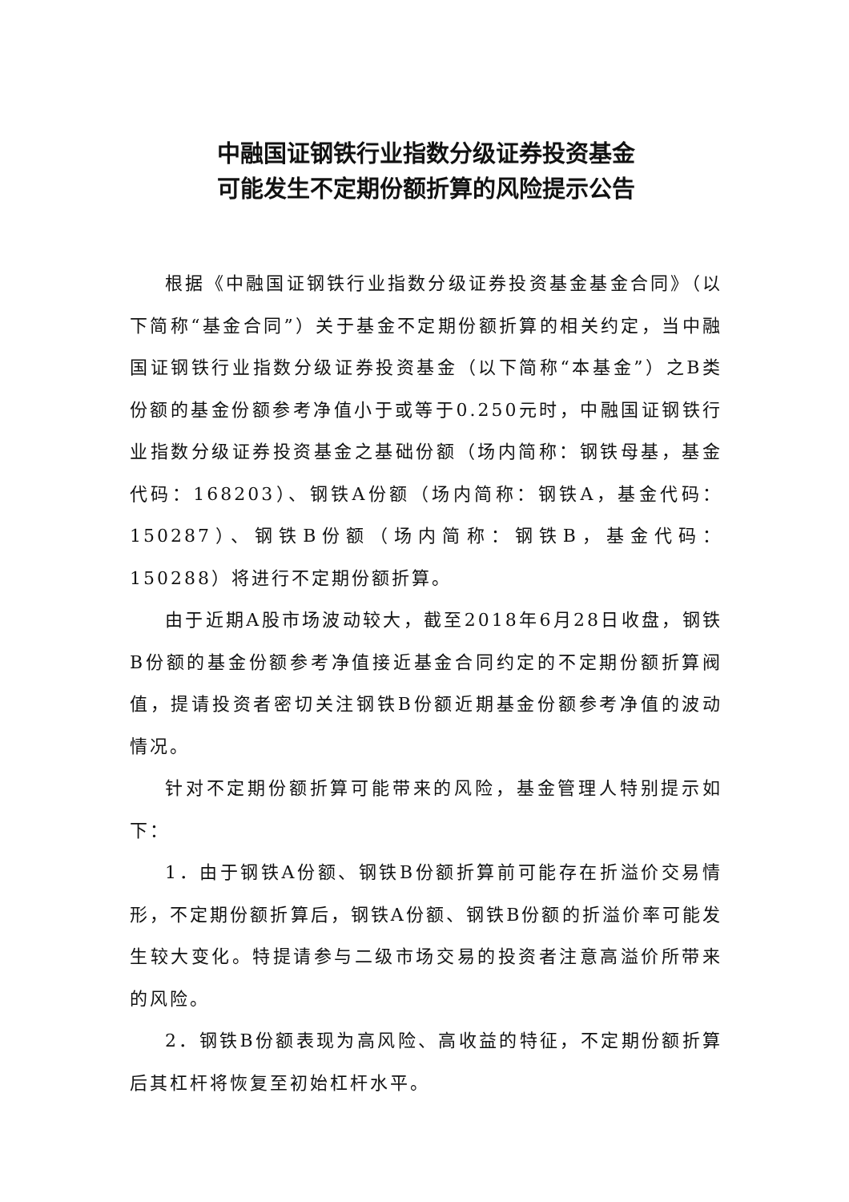中融国证钢铁行业指数分级证券投资基金
可能发生不定期份额折算的风险提示公告
根据《中融国证钢铁行业指数分级证券投资基金基金合同》（以下简称“基金合同”）关于基金不定期份额折算的相关约定，当中融国证钢铁行业指数分级证券投资基金（以下简称“本基金”）之B类份额的基金份额参考净值小于或等于0.250元时，中融国证钢铁行业指数分级证券投资基金之基础份额（场内简称：钢铁母基，基金代码：168203）、钢铁A份额（场内简称：钢铁A，基金代码：150287）、钢铁B份额（场内简称：钢铁B，基金代码：150288）将进行不定期份额折算。
由于近期A股市场波动较大，截至2018年6月28日收盘，钢铁B份额的基金份额参考净值接近基金合同约定的不定期份额折算阀值，提请投资者密切关注钢铁B份额近期基金份额参考净值的波动情况。
针对不定期份额折算可能带来的风险，基金管理人特别提示如下：
1．由于钢铁A份额、钢铁B份额折算前可能存在折溢价交易情形，不定期份额折算后，钢铁A份额、钢铁B份额的折溢价率可能发生较大变化。特提请参与二级市场交易的投资者注意高溢价所带来的风险。
2．钢铁B份额表现为高风险、高收益的特征，不定期份额折算后其杠杆将恢复至初始杠杆水平。